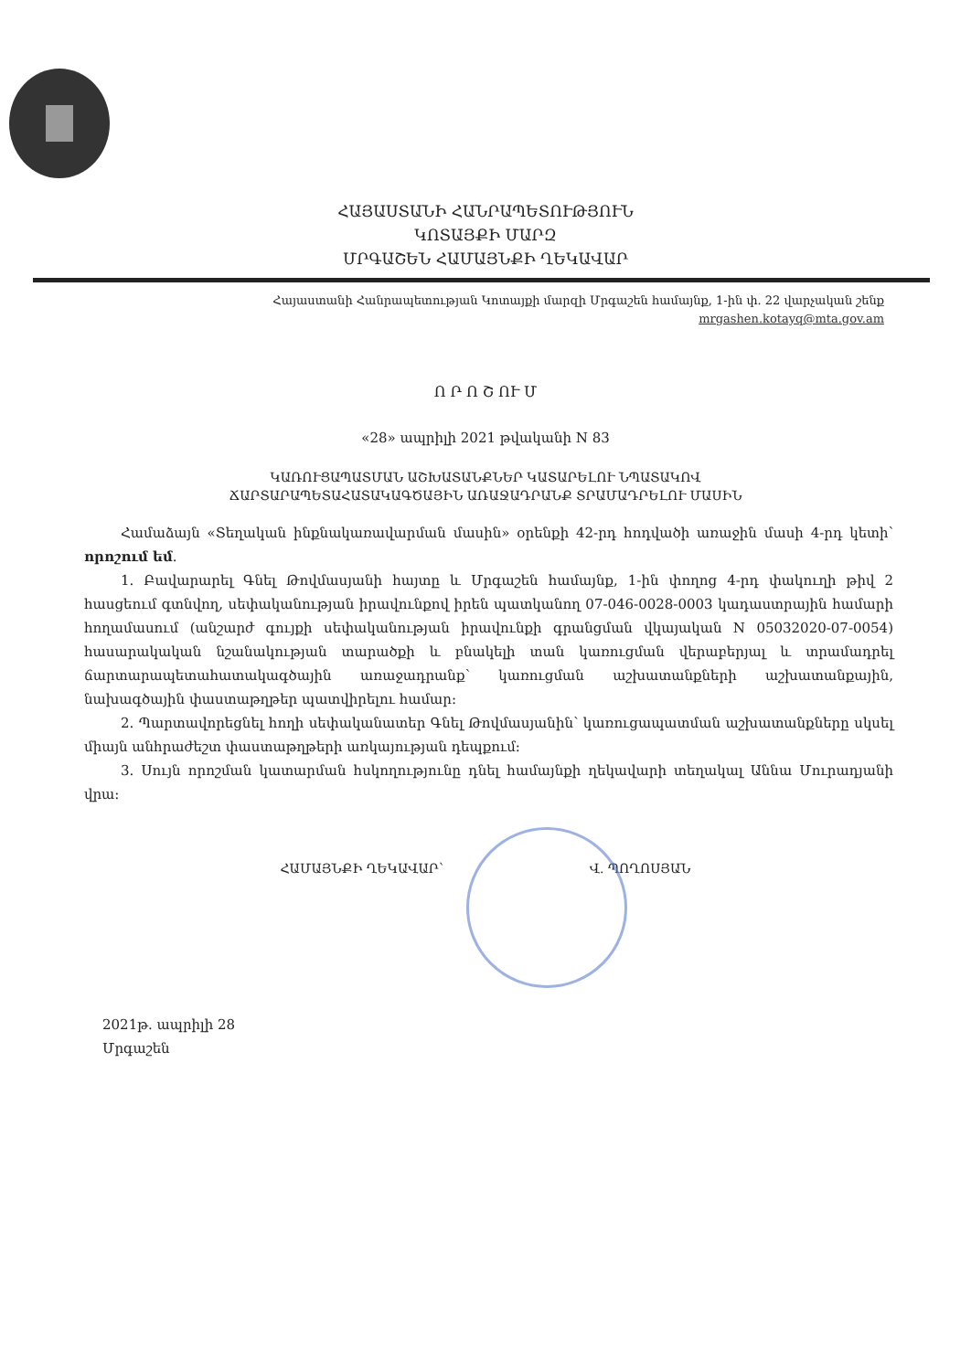ՀԱՅԱՍՏԱՆԻ ՀԱՆՐԱՊԵՏՈՒԹՅՈՒՆ
ԿՈՏԱՅՔԻ ՄԱՐԶ
ՄՐԳԱՇԵՆ ՀԱՄԱՅՆՔԻ ՂԵԿԱՎԱՐ
Հայաստանի Հանրապետության Կոտայքի մարզի Մրգաշեն համայնք, 1-ին փ. 22 վարչական շենք
mrgashen.kotayq@mta.gov.am
Ո Ր Ո Շ ՈՒ Մ
«28» ապրիլի 2021 թվականի N 83
ԿԱՌՈՒՑԱՊԱՏՄԱՆ ԱՇԽԱՏԱՆՔՆԵՐ ԿԱՏԱՐԵԼՈՒ ՆՊԱՏԱԿՈՎ
ՃԱՐՏԱՐԱՊԵՏԱՀԱՏԱԿԱԳԾԱՅԻՆ ԱՌԱՋԱԴՐԱՆՔ ՏՐԱՄԱԴՐԵԼՈՒ ՄԱՍԻՆ
Համաձայն «Տեղական ինքնակառավարման մասին» օրենքի 42-րդ հոդվածի առաջին մասի 4-րդ կետի՝ որոշում եմ.
1. Բավարարել Գնել Թովմասյանի հայտը և Մրգաշեն համայնք, 1-ին փողոց 4-րդ փակուղի թիվ 2 հասցեում գտնվող, սեփականության իրավունքով իրեն պատկանող 07-046-0028-0003 կադաստրային համարի հողամասում (անշարժ գույքի սեփականության իրավունքի գրանցման վկայական N 05032020-07-0054) հասարակական նշանակության տարածքի և բնակելի տան կառուցման վերաբերյալ և տրամադրել ճարտարապետահատակագծային առաջադրանք՝ կառուցման աշխատանքների աշխատանքային, նախագծային փաստաթղթեր պատվիրելու համար:
2. Պարտավորեցնել հողի սեփականատեր Գնել Թովմասյանին՝ կառուցապատման աշխատանքները սկսել միայն անհրաժեշտ փաստաթղթերի առկայության դեպքում:
3. Սույն որոշման կատարման հսկողությունը դնել համայնքի ղեկավարի տեղակալ Աննա Մուրադյանի վրա:
ՀԱՄԱՅՆՔԻ ՂԵԿԱՎԱՐ՝ Վ. ՊՈՂՈՍՅԱՆ
2021թ. ապրիլի 28
Մրգաշեն